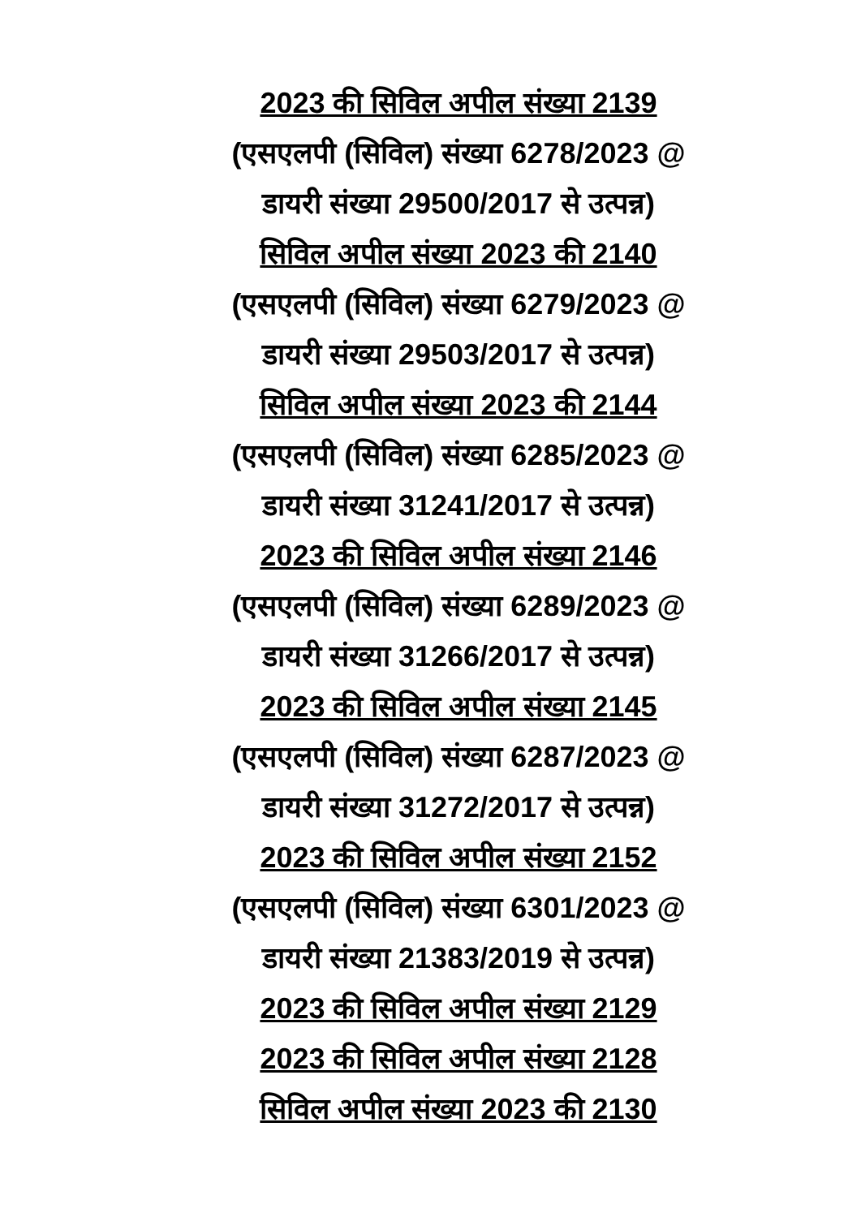2023 की सिविल अपील संख्या 2139
(एसएलपी (सिविल) संख्या 6278/2023 @
डायरी संख्या 29500/2017 से उत्पन्न)
सिविल अपील संख्या 2023 की 2140
(एसएलपी (सिविल) संख्या 6279/2023 @
डायरी संख्या 29503/2017 से उत्पन्न)
सिविल अपील संख्या 2023 की 2144
(एसएलपी (सिविल) संख्या 6285/2023 @
डायरी संख्या 31241/2017 से उत्पन्न)
2023 की सिविल अपील संख्या 2146
(एसएलपी (सिविल) संख्या 6289/2023 @
डायरी संख्या 31266/2017 से उत्पन्न)
2023 की सिविल अपील संख्या 2145
(एसएलपी (सिविल) संख्या 6287/2023 @
डायरी संख्या 31272/2017 से उत्पन्न)
2023 की सिविल अपील संख्या 2152
(एसएलपी (सिविल) संख्या 6301/2023 @
डायरी संख्या 21383/2019 से उत्पन्न)
2023 की सिविल अपील संख्या 2129
2023 की सिविल अपील संख्या 2128
सिविल अपील संख्या 2023 की 2130